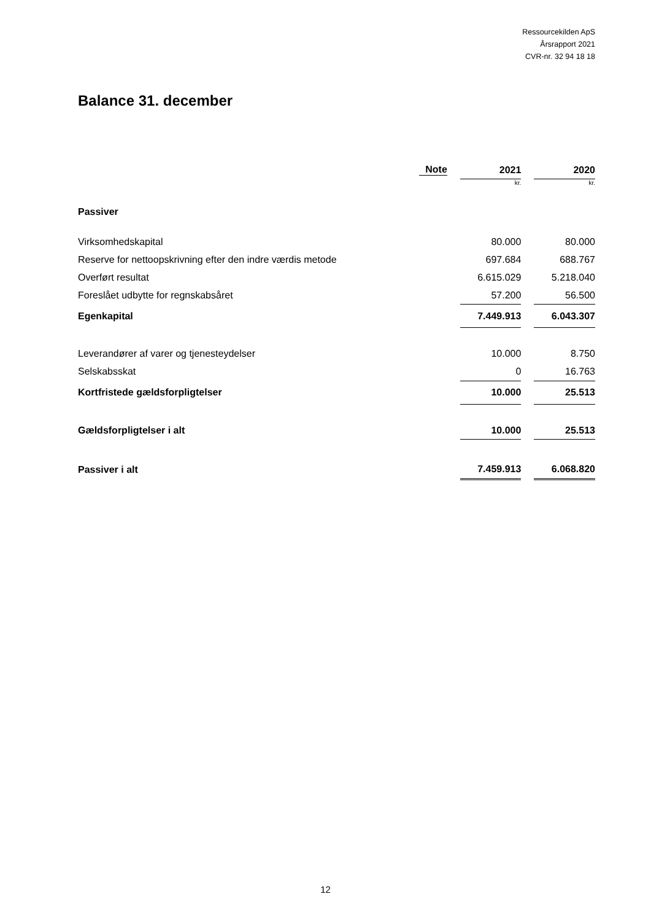Ressourcekilden ApS
Årsrapport 2021
CVR-nr. 32 94 18 18
Balance 31. december
| | Note | | 2021 | | 2020 |
| --- | --- | --- | --- | --- | --- |
| | | | kr. | | kr. |
| Passiver | | | | | |
| Virksomhedskapital | | | 80.000 | | 80.000 |
| Reserve for nettoopskrivning efter den indre værdis metode | | | 697.684 | | 688.767 |
| Overført resultat | | | 6.615.029 | | 5.218.040 |
| Foreslået udbytte for regnskabsåret | | | 57.200 | | 56.500 |
| Egenkapital | | | 7.449.913 | | 6.043.307 |
| Leverandører af varer og tjenesteydelser | | | 10.000 | | 8.750 |
| Selskabsskat | | | 0 | | 16.763 |
| Kortfristede gældsforpligtelser | | | 10.000 | | 25.513 |
| Gældsforpligtelser i alt | | | 10.000 | | 25.513 |
| Passiver i alt | | | 7.459.913 | | 6.068.820 |
12